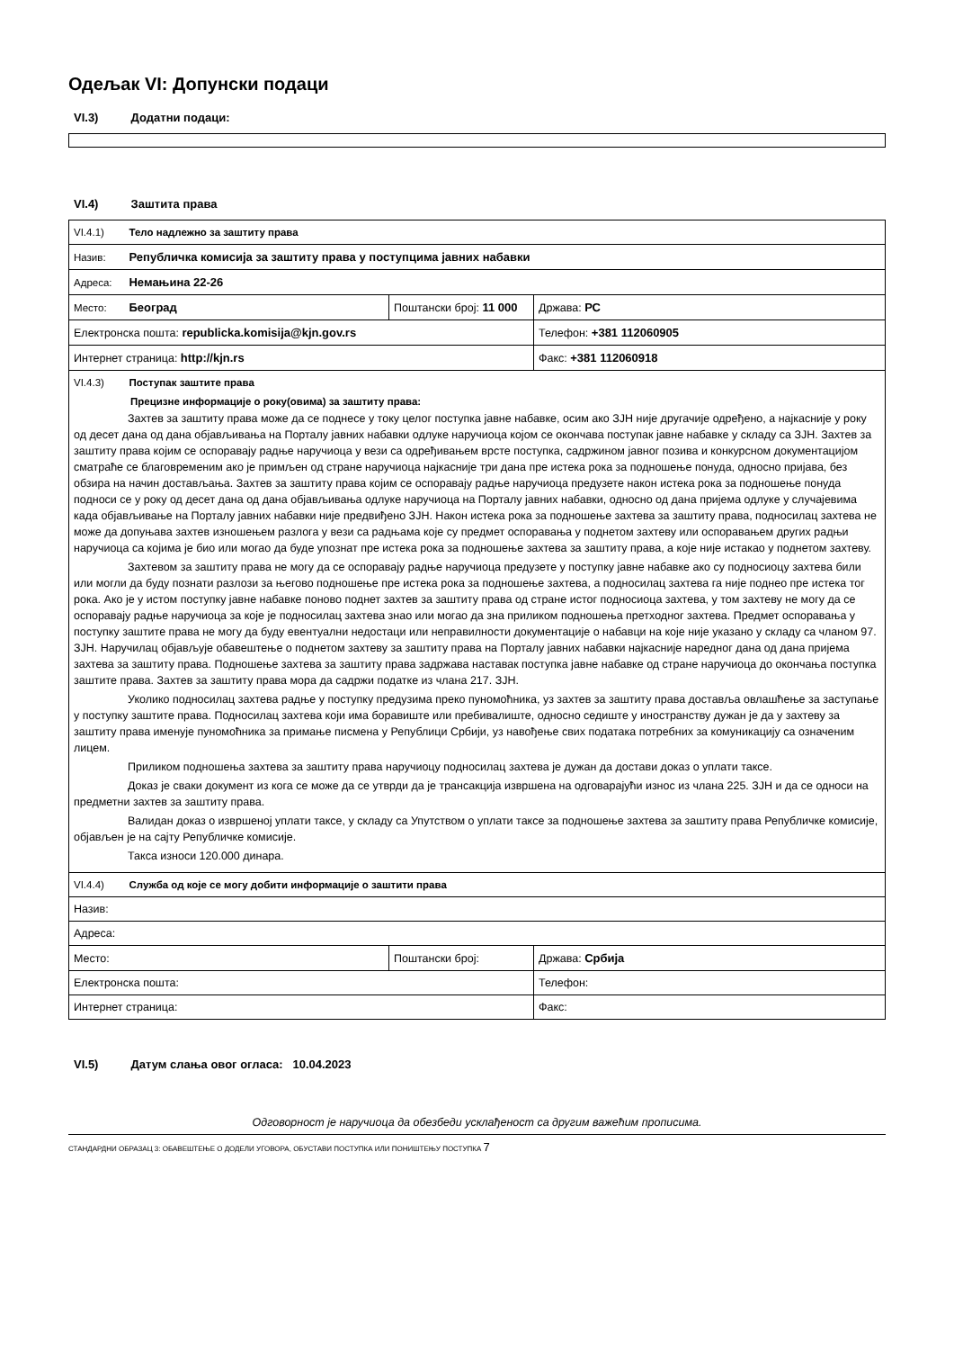Одељак VI: Допунски подаци
VI.3) Додатни подаци:
VI.4) Заштита права
| VI.4.1) Тело надлежно за заштиту права | | |
| Назив: Републичка комисија за заштиту права у поступцима јавних набавки | | |
| Адреса: Немањина 22-26 | | |
| Место: Београд | Поштански број: 11 000 | Држава: РС |
| Електронска пошта: republicka.komisija@kjn.gov.rs | | Телефон: +381 112060905 |
| Интернет страница: http://kjn.rs | | Факс: +381 112060918 |
| VI.4.3) Поступак заштите права Прецизне информације о року(овима) за заштиту права: Захтев за заштиту права може да се поднесе у току целог поступка јавне набавке, осим ако ЗЈН није другачије одређено, а најкасније у року од десет дана од дана објављивања на Порталу јавних набавки одлуке наручиоца којом се окончава поступак јавне набавке у складу са ЗЈН. Захтев за заштиту права којим се оспоравају радње наручиоца у вези са одређивањем врсте поступка, садржином јавног позива и конкурсном документацијом сматраће се благовременим ако је примљен од стране наручиоца најкасније три дана пре истека рока за подношење понуда, односно пријава, без обзира на начин достављања. Захтев за заштиту права којим се оспоравају радње наручиоца предузете након истека рока за подношење понуда подноси се у року од десет дана од дана објављивања одлуке наручиоца на Порталу јавних набавки, односно од дана пријема одлуке у случајевима када објављивање на Порталу јавних набавки није предвиђено ЗЈН. Након истека рока за подношење захтева за заштиту права, подносилац захтева не може да допуњава захтев изношењем разлога у вези са радњама које су предмет оспоравања у поднетом захтеву или оспоравањем других радњи наручиоца са којима је био или могао да буде упознат пре истека рока за подношење захтева за заштиту права, а које није истакао у поднетом захтеву. Захтевом за заштиту права не могу да се оспоравају радње наручиоца предузете у поступку јавне набавке ако су подносиоцу захтева били или могли да буду познати разлози за његово подношење пре истека рока за подношење захтева, а подносилац захтева га није поднео пре истека тог рока. Ако је у истом поступку јавне набавке поново поднет захтев за заштиту права од стране истог подносиоца захтева, у том захтеву не могу да се оспоравају радње наручиоца за које је подносилац захтева знао или могао да зна приликом подношења претходног захтева. Предмет оспоравања у поступку заштите права не могу да буду евентуални недостаци или неправилности документације о набавци на које није указано у складу са чланом 97. ЗЈН. Наручилац објављује обавештење о поднетом захтеву за заштиту права на Порталу јавних набавки најкасније наредног дана од дана пријема захтева за заштиту права. Подношење захтева за заштиту права задржава наставак поступка јавне набавке од стране наручиоца до окончања поступка заштите права. Захтев за заштиту права мора да садржи податке из члана 217. ЗЈН. Уколико подносилац захтева радње у поступку предузима преко пуномоћника, уз захтев за заштиту права доставља овлашћење за заступање у поступку заштите права. Подносилац захтева који има боравиште или пребивалиште, односно седиште у иностранству дужан је да у захтеву за заштиту права именује пуномоћника за примање писмена у Републици Србији, уз навођење свих података потребних за комуникацију са означеним лицем. Приликом подношења захтева за заштиту права наручиоцу подносилац захтева је дужан да достави доказ о уплати таксе. Доказ је сваки документ из кога се може да се утврди да је трансакција извршена на одговарајући износ из члана 225. ЗЈН и да се односи на предметни захтев за заштиту права. Валидан доказ о извршеној уплати таксе, у складу са Упутством о уплати таксе за подношење захтева за заштиту права Републичке комисије, објављен је на сајту Републичке комисије. Такса износи 120.000 динара. | | |
| VI.4.4) Служба од које се могу добити информације о заштити права | | |
| Назив: | | |
| Адреса: | | |
| Место: | Поштански број: | Држава: Србија |
| Електронска пошта: | | Телефон: |
| Интернет страница: | | Факс: |
VI.5) Датум слања овог огласа: 10.04.2023
Одговорност је наручиоца да обезбеди усклађеност са другим важећим прописима.
СТАНДАРДНИ ОБРАЗАЦ 3: ОБАВЕШТЕЊЕ О ДОДЕЛИ УГОВОРА, ОБУСТАВИ ПОСТУПКА ИЛИ ПОНИШТЕЊУ ПОСТУПКА 7